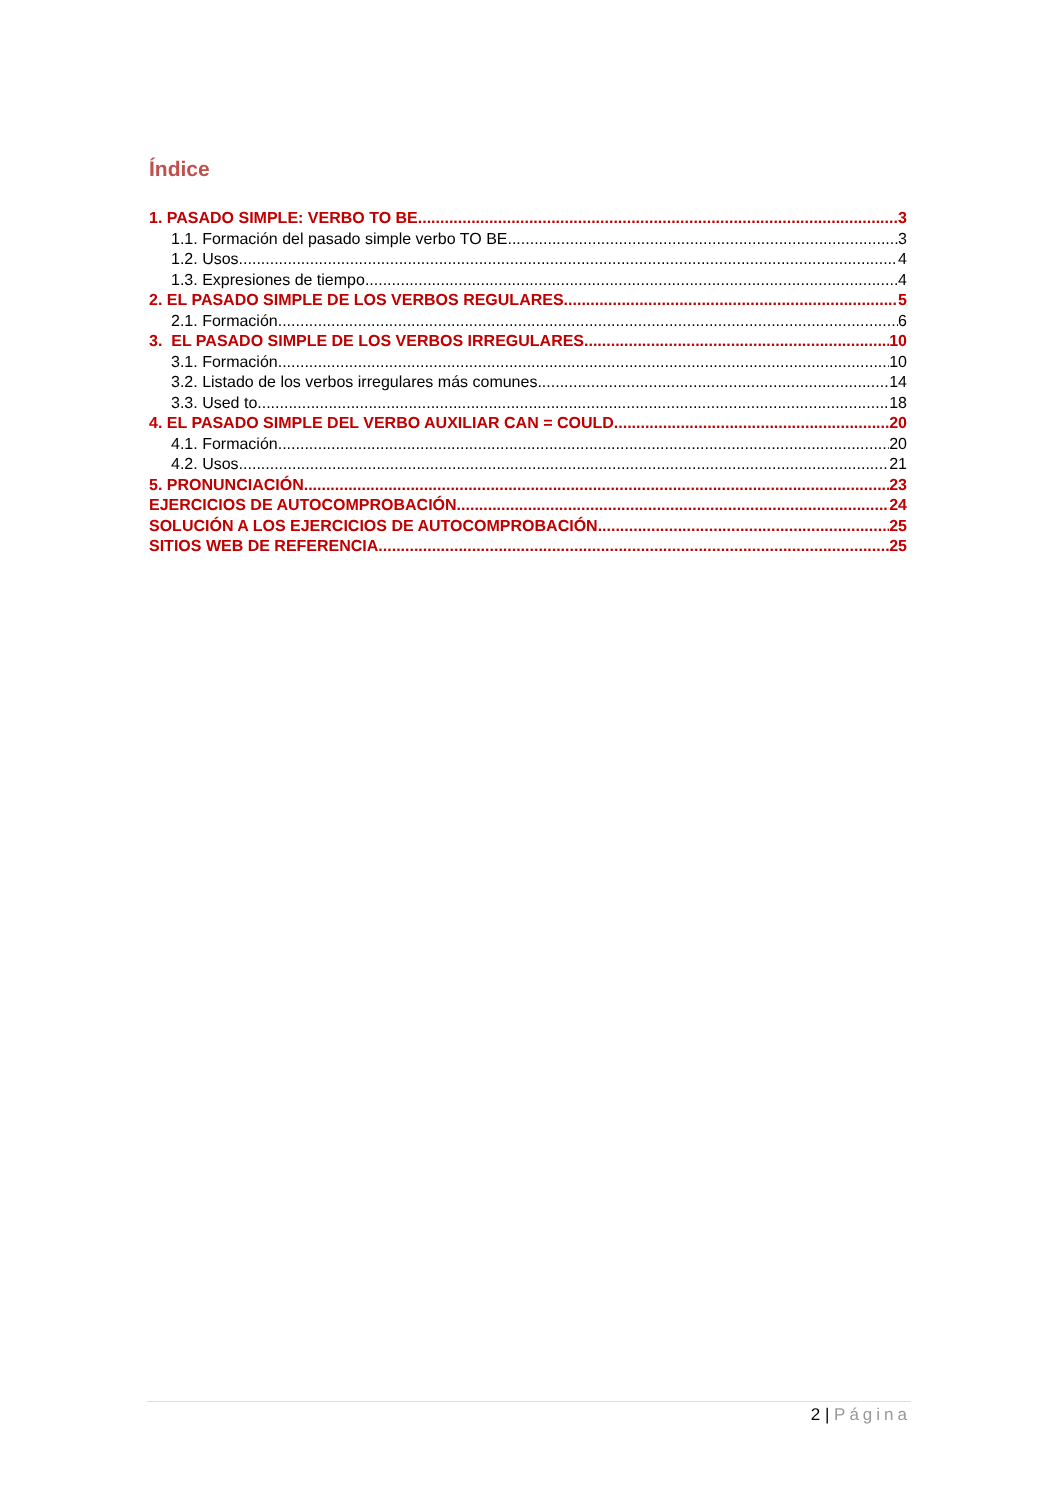Índice
1. PASADO SIMPLE: VERBO TO BE 3
1.1. Formación del pasado simple verbo TO BE 3
1.2. Usos 4
1.3. Expresiones de tiempo 4
2. EL PASADO SIMPLE DE LOS VERBOS REGULARES 5
2.1. Formación 6
3. EL PASADO SIMPLE DE LOS VERBOS IRREGULARES 10
3.1. Formación 10
3.2. Listado de los verbos irregulares más comunes 14
3.3. Used to 18
4. EL PASADO SIMPLE DEL VERBO AUXILIAR CAN = COULD 20
4.1. Formación 20
4.2. Usos 21
5. PRONUNCIACIÓN 23
EJERCICIOS DE AUTOCOMPROBACIÓN 24
SOLUCIÓN A LOS EJERCICIOS DE AUTOCOMPROBACIÓN 25
SITIOS WEB DE REFERENCIA 25
2 | Página